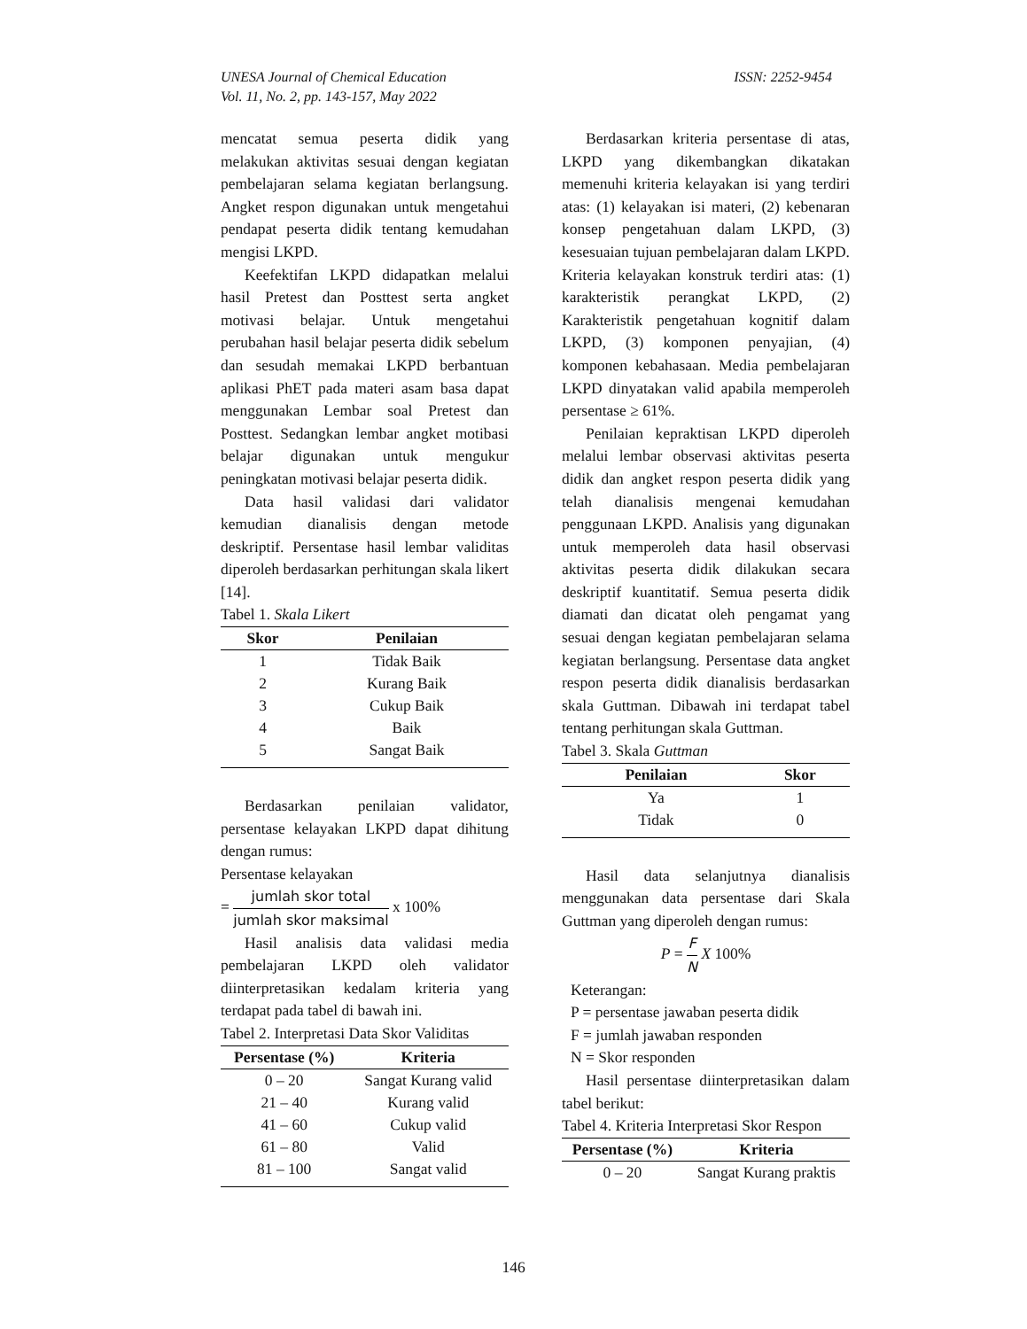ISSN: 2252-9454 UNESA Journal of Chemical Education
Vol. 11, No. 2, pp. 143-157, May 2022
mencatat semua peserta didik yang melakukan aktivitas sesuai dengan kegiatan pembelajaran selama kegiatan berlangsung. Angket respon digunakan untuk mengetahui pendapat peserta didik tentang kemudahan mengisi LKPD.
Keefektifan LKPD didapatkan melalui hasil Pretest dan Posttest serta angket motivasi belajar. Untuk mengetahui perubahan hasil belajar peserta didik sebelum dan sesudah memakai LKPD berbantuan aplikasi PhET pada materi asam basa dapat menggunakan Lembar soal Pretest dan Posttest. Sedangkan lembar angket motibasi belajar digunakan untuk mengukur peningkatan motivasi belajar peserta didik.
Data hasil validasi dari validator kemudian dianalisis dengan metode deskriptif. Persentase hasil lembar validitas diperoleh berdasarkan perhitungan skala likert [14].
Tabel 1. Skala Likert
| Skor | Penilaian |
| --- | --- |
| 1 | Tidak Baik |
| 2 | Kurang Baik |
| 3 | Cukup Baik |
| 4 | Baik |
| 5 | Sangat Baik |
Berdasarkan penilaian validator, persentase kelayakan LKPD dapat dihitung dengan rumus:
Persentase kelayakan
= jumlah skor total jumlah skor maksimal x 100%
Hasil analisis data validasi media pembelajaran LKPD oleh validator diinterpretasikan kedalam kriteria yang terdapat pada tabel di bawah ini.
Tabel 2. Interpretasi Data Skor Validitas
| Persentase (%) | Kriteria |
| --- | --- |
| 0 – 20 | Sangat Kurang valid |
| 21 – 40 | Kurang valid |
| 41 – 60 | Cukup valid |
| 61 – 80 | Valid |
| 81 – 100 | Sangat valid |
Berdasarkan kriteria persentase di atas, LKPD yang dikembangkan dikatakan memenuhi kriteria kelayakan isi yang terdiri atas: (1) kelayakan isi materi, (2) kebenaran konsep pengetahuan dalam LKPD, (3) kesesuaian tujuan pembelajaran dalam LKPD. Kriteria kelayakan konstruk terdiri atas: (1) karakteristik perangkat LKPD, (2) Karakteristik pengetahuan kognitif dalam LKPD, (3) komponen penyajian, (4) komponen kebahasaan. Media pembelajaran LKPD dinyatakan valid apabila memperoleh persentase ≥ 61%.
Penilaian kepraktisan LKPD diperoleh melalui lembar observasi aktivitas peserta didik dan angket respon peserta didik yang telah dianalisis mengenai kemudahan penggunaan LKPD. Analisis yang digunakan untuk memperoleh data hasil observasi aktivitas peserta didik dilakukan secara deskriptif kuantitatif. Semua peserta didik diamati dan dicatat oleh pengamat yang sesuai dengan kegiatan pembelajaran selama kegiatan berlangsung. Persentase data angket respon peserta didik dianalisis berdasarkan skala Guttman. Dibawah ini terdapat tabel tentang perhitungan skala Guttman.
Tabel 3. Skala Guttman
| Penilaian | Skor |
| --- | --- |
| Ya | 1 |
| Tidak | 0 |
Hasil data selanjutnya dianalisis menggunakan data persentase dari Skala Guttman yang diperoleh dengan rumus:
P = F N X 100%
Keterangan:
P = persentase jawaban peserta didik
F = jumlah jawaban responden
N = Skor responden
Hasil persentase diinterpretasikan dalam tabel berikut:
Tabel 4. Kriteria Interpretasi Skor Respon
| Persentase (%) | Kriteria |
| --- | --- |
| 0 – 20 | Sangat Kurang praktis |
146